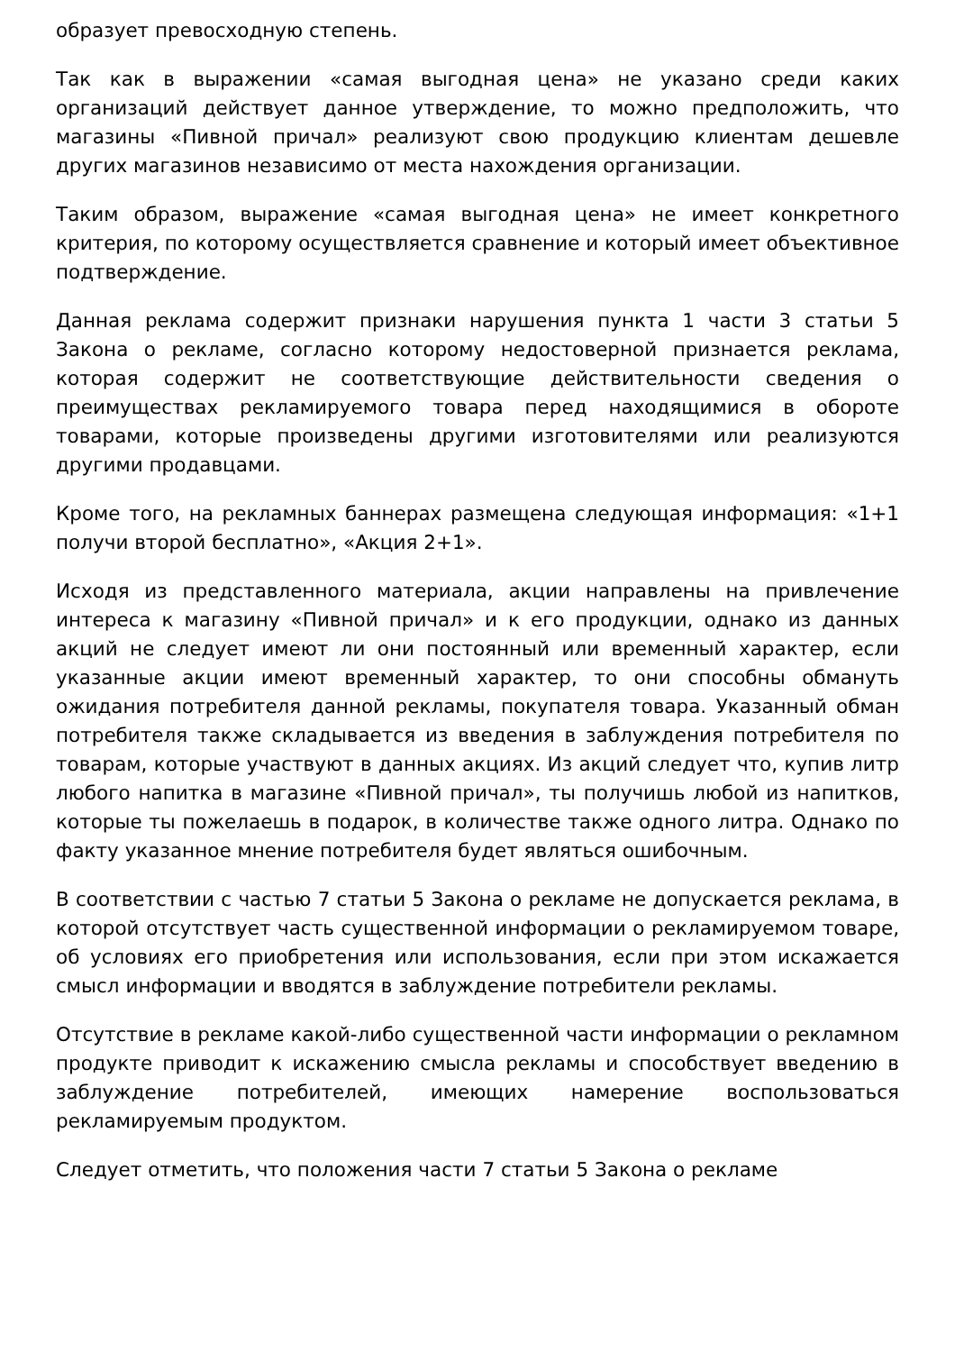образует превосходную степень.
Так как в выражении «самая выгодная цена» не указано среди каких организаций действует данное утверждение, то можно предположить, что магазины «Пивной причал» реализуют свою продукцию клиентам дешевле других магазинов независимо от места нахождения организации.
Таким образом, выражение «самая выгодная цена» не имеет конкретного критерия, по которому осуществляется сравнение и который имеет объективное подтверждение.
Данная реклама содержит признаки нарушения пункта 1 части 3 статьи 5 Закона о рекламе, согласно которому недостоверной признается реклама, которая содержит не соответствующие действительности сведения о преимуществах рекламируемого товара перед находящимися в обороте товарами, которые произведены другими изготовителями или реализуются другими продавцами.
Кроме того, на рекламных баннерах размещена следующая информация: «1+1 получи второй бесплатно», «Акция 2+1».
Исходя из представленного материала, акции направлены на привлечение интереса к магазину «Пивной причал» и к его продукции, однако из данных акций не следует имеют ли они постоянный или временный характер, если указанные акции имеют временный характер, то они способны обмануть ожидания потребителя данной рекламы, покупателя товара. Указанный обман потребителя также складывается из введения в заблуждения потребителя по товарам, которые участвуют в данных акциях. Из акций следует что, купив литр любого напитка в магазине «Пивной причал», ты получишь любой из напитков, которые ты пожелаешь в подарок, в количестве также одного литра. Однако по факту указанное мнение потребителя будет являться ошибочным.
В соответствии с частью 7 статьи 5 Закона о рекламе не допускается реклама, в которой отсутствует часть существенной информации о рекламируемом товаре, об условиях его приобретения или использования, если при этом искажается смысл информации и вводятся в заблуждение потребители рекламы.
Отсутствие в рекламе какой-либо существенной части информации о рекламном продукте приводит к искажению смысла рекламы и способствует введению в заблуждение потребителей, имеющих намерение воспользоваться рекламируемым продуктом.
Следует отметить, что положения части 7 статьи 5 Закона о рекламе